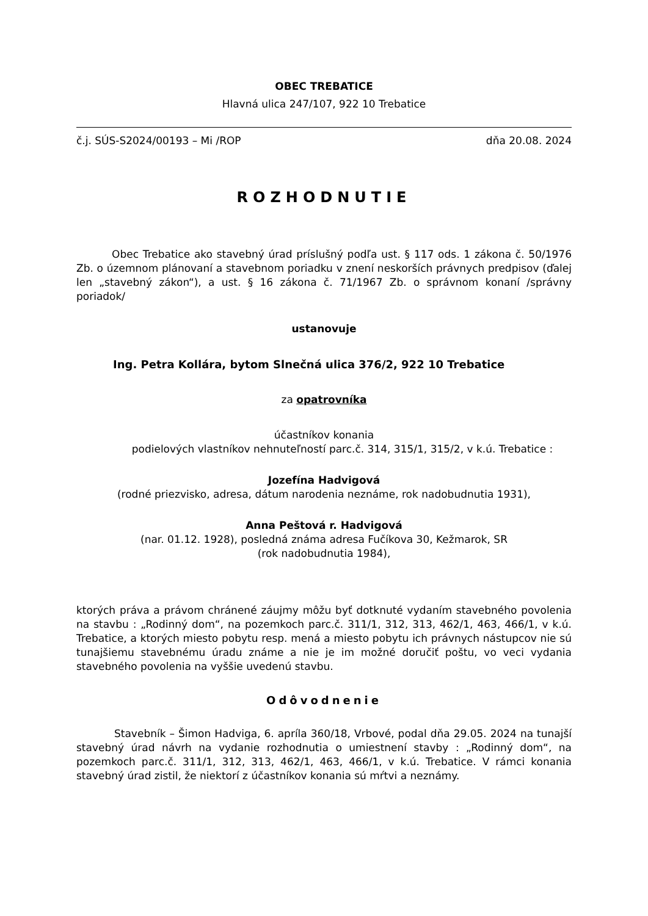OBEC TREBATICE
Hlavná ulica 247/107, 922 10 Trebatice
č.j. SÚS-S2024/00193 – Mi /ROP dňa 20.08. 2024
ROZHODNUTIE
Obec Trebatice ako stavebný úrad príslušný podľa ust. § 117 ods. 1 zákona č. 50/1976 Zb. o územnom plánovaní a stavebnom poriadku v znení neskorších právnych predpisov (ďalej len „stavebný zákon“), a ust. § 16 zákona č. 71/1967 Zb. o správnom konaní /správny poriadok/
ustanovuje
Ing. Petra Kollára, bytom Slnečná ulica 376/2, 922 10 Trebatice
za opatrovníka
účastníkov konania
podielových vlastníkov nehnuteľností parc.č. 314, 315/1, 315/2, v k.ú. Trebatice :
Jozefína Hadvigová
(rodné priezvisko, adresa, dátum narodenia neznáme, rok nadobudnutia 1931),
Anna Peštová r. Hadvigová
(nar. 01.12. 1928), posledná známa adresa Fučíkova 30, Kežmarok, SR
(rok nadobudnutia 1984),
ktorých práva a právom chránené záujmy môžu byť dotknuté vydaním stavebného povolenia na stavbu : „Rodinný dom“, na pozemkoch parc.č. 311/1, 312, 313, 462/1, 463, 466/1, v k.ú. Trebatice, a ktorých miesto pobytu resp. mená a miesto pobytu ich právnych nástupcov nie sú tunajšiemu stavebnému úradu známe a nie je im možné doručiť poštu, vo veci vydania stavebného povolenia na vyššie uvedenú stavbu.
Odôvodnenie
Stavebník – Šimon Hadviga, 6. apríla 360/18, Vrbové, podal dňa 29.05. 2024 na tunajší stavebný úrad návrh na vydanie rozhodnutia o umiestnení stavby : „Rodinný dom“, na pozemkoch parc.č. 311/1, 312, 313, 462/1, 463, 466/1, v k.ú. Trebatice. V rámci konania stavebný úrad zistil, že niektorí z účastníkov konania sú mŕtvi a neznámy.